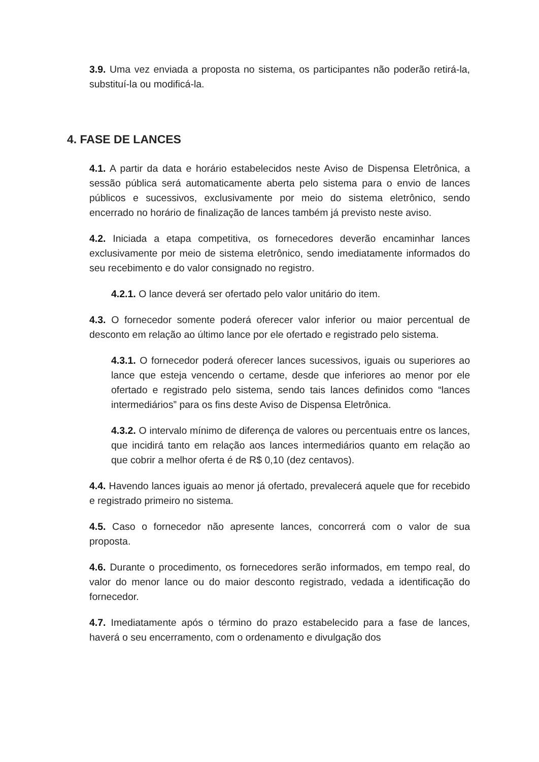3.9. Uma vez enviada a proposta no sistema, os participantes não poderão retirá-la, substituí-la ou modificá-la.
4. FASE DE LANCES
4.1. A partir da data e horário estabelecidos neste Aviso de Dispensa Eletrônica, a sessão pública será automaticamente aberta pelo sistema para o envio de lances públicos e sucessivos, exclusivamente por meio do sistema eletrônico, sendo encerrado no horário de finalização de lances também já previsto neste aviso.
4.2. Iniciada a etapa competitiva, os fornecedores deverão encaminhar lances exclusivamente por meio de sistema eletrônico, sendo imediatamente informados do seu recebimento e do valor consignado no registro.
4.2.1. O lance deverá ser ofertado pelo valor unitário do item.
4.3. O fornecedor somente poderá oferecer valor inferior ou maior percentual de desconto em relação ao último lance por ele ofertado e registrado pelo sistema.
4.3.1. O fornecedor poderá oferecer lances sucessivos, iguais ou superiores ao lance que esteja vencendo o certame, desde que inferiores ao menor por ele ofertado e registrado pelo sistema, sendo tais lances definidos como “lances intermediários” para os fins deste Aviso de Dispensa Eletrônica.
4.3.2. O intervalo mínimo de diferença de valores ou percentuais entre os lances, que incidirá tanto em relação aos lances intermediários quanto em relação ao que cobrir a melhor oferta é de R$ 0,10 (dez centavos).
4.4. Havendo lances iguais ao menor já ofertado, prevalecerá aquele que for recebido e registrado primeiro no sistema.
4.5. Caso o fornecedor não apresente lances, concorrerá com o valor de sua proposta.
4.6. Durante o procedimento, os fornecedores serão informados, em tempo real, do valor do menor lance ou do maior desconto registrado, vedada a identificação do fornecedor.
4.7. Imediatamente após o término do prazo estabelecido para a fase de lances, haverá o seu encerramento, com o ordenamento e divulgação dos